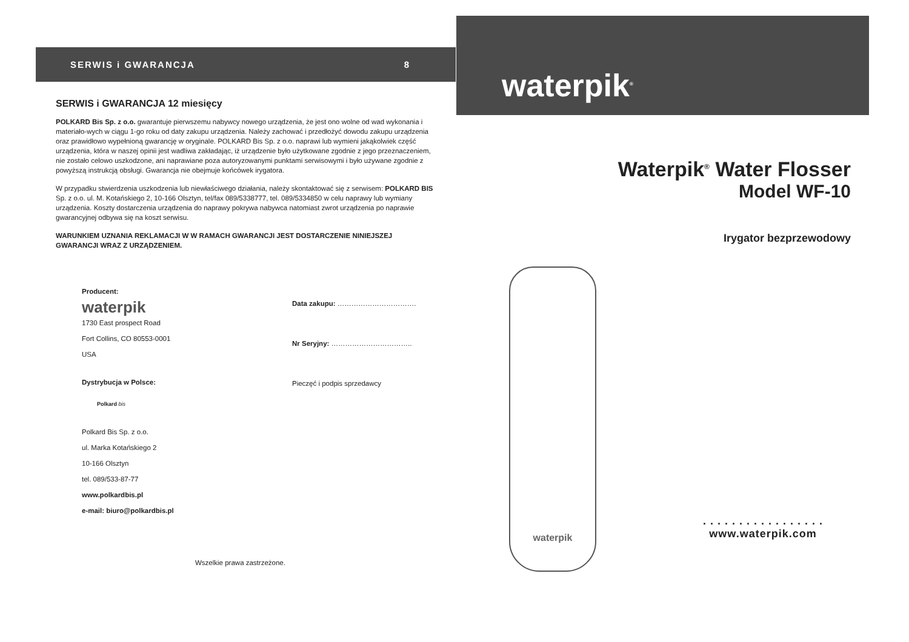SERWIS i GWARANCJA 8
SERWIS i GWARANCJA 12 miesięcy
POLKARD Bis Sp. z o.o. gwarantuje pierwszemu nabywcy nowego urządzenia, że jest ono wolne od wad wykonania i materiało-wych w ciągu 1-go roku od daty zakupu urządzenia. Należy zachować i przedłożyć dowodu zakupu urządzenia oraz prawidłowo wypełnioną gwarancję w oryginale. POLKARD Bis Sp. z o.o. naprawi lub wymieni jakąkolwiek część urządzenia, która w naszej opinii jest wadliwa zakładając, iż urządzenie było użytkowane zgodnie z jego przeznaczeniem, nie zostało celowo uszkodzone, ani naprawiane poza autoryzowanymi punktami serwisowymi i było używane zgodnie z powyższą instrukcją obsługi. Gwarancja nie obejmuje końcówek irygatora.
W przypadku stwierdzenia uszkodzenia lub niewłaściwego działania, należy skontaktować się z serwisem: POLKARD BIS Sp. z o.o. ul. M. Kotańskiego 2, 10-166 Olsztyn, tel/fax 089/5338777, tel. 089/5334850 w celu naprawy lub wymiany urządzenia. Koszty dostarczenia urządzenia do naprawy pokrywa nabywca natomiast zwrot urządzenia po naprawie gwarancyjnej odbywa się na koszt serwisu.
WARUNKIEM UZNANIA REKLAMACJI W W RAMACH GWARANCJI JEST DOSTARCZENIE NINIEJSZEJ GWARANCJI WRAZ Z URZĄDZENIEM.
Producent:
waterpik
1730 East prospect Road
Fort Collins, CO 80553-0001
USA
Dystrybucja w Polsce:
Polkard bis
Polkard Bis Sp. z o.o.
ul. Marka Kotańskiego 2
10-166 Olsztyn
tel. 089/533-87-77
www.polkardbis.pl
e-mail: biuro@polkardbis.pl
Data zakupu: …………………………….
Nr Seryjny: ……………………………..
Pieczęć i podpis sprzedawcy
Wszelkie prawa zastrzeżone.
waterpik<sup>®</sup>
Waterpik<sup>®</sup> Water Flosser
Model WF-10
Irygator bezprzewodowy
waterpik
. . . . . . . . . . . . . . . . .
www.waterpik.com